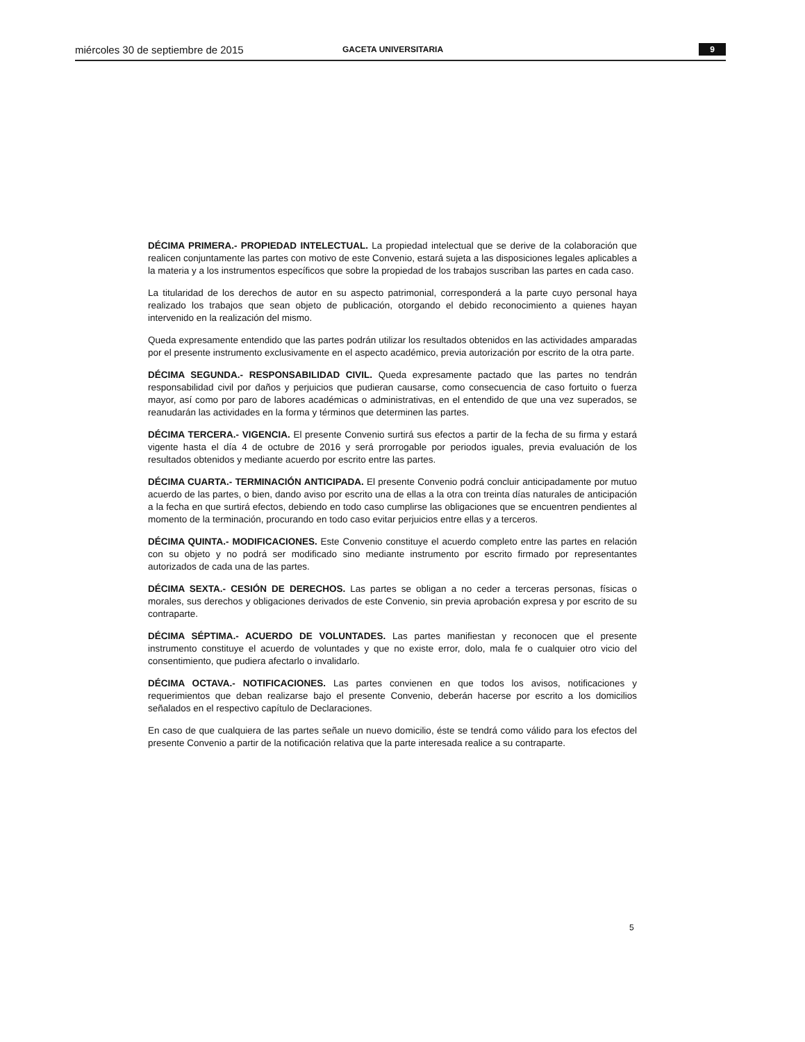miércoles 30 de septiembre de 2015 GACETA UNIVERSITARIA 9
DÉCIMA PRIMERA.- PROPIEDAD INTELECTUAL. La propiedad intelectual que se derive de la colaboración que realicen conjuntamente las partes con motivo de este Convenio, estará sujeta a las disposiciones legales aplicables a la materia y a los instrumentos específicos que sobre la propiedad de los trabajos suscriban las partes en cada caso.
La titularidad de los derechos de autor en su aspecto patrimonial, corresponderá a la parte cuyo personal haya realizado los trabajos que sean objeto de publicación, otorgando el debido reconocimiento a quienes hayan intervenido en la realización del mismo.
Queda expresamente entendido que las partes podrán utilizar los resultados obtenidos en las actividades amparadas por el presente instrumento exclusivamente en el aspecto académico, previa autorización por escrito de la otra parte.
DÉCIMA SEGUNDA.- RESPONSABILIDAD CIVIL. Queda expresamente pactado que las partes no tendrán responsabilidad civil por daños y perjuicios que pudieran causarse, como consecuencia de caso fortuito o fuerza mayor, así como por paro de labores académicas o administrativas, en el entendido de que una vez superados, se reanudarán las actividades en la forma y términos que determinen las partes.
DÉCIMA TERCERA.- VIGENCIA. El presente Convenio surtirá sus efectos a partir de la fecha de su firma y estará vigente hasta el día 4 de octubre de 2016 y será prorrogable por periodos iguales, previa evaluación de los resultados obtenidos y mediante acuerdo por escrito entre las partes.
DÉCIMA CUARTA.- TERMINACIÓN ANTICIPADA. El presente Convenio podrá concluir anticipadamente por mutuo acuerdo de las partes, o bien, dando aviso por escrito una de ellas a la otra con treinta días naturales de anticipación a la fecha en que surtirá efectos, debiendo en todo caso cumplirse las obligaciones que se encuentren pendientes al momento de la terminación, procurando en todo caso evitar perjuicios entre ellas y a terceros.
DÉCIMA QUINTA.- MODIFICACIONES. Este Convenio constituye el acuerdo completo entre las partes en relación con su objeto y no podrá ser modificado sino mediante instrumento por escrito firmado por representantes autorizados de cada una de las partes.
DÉCIMA SEXTA.- CESIÓN DE DERECHOS. Las partes se obligan a no ceder a terceras personas, físicas o morales, sus derechos y obligaciones derivados de este Convenio, sin previa aprobación expresa y por escrito de su contraparte.
DÉCIMA SÉPTIMA.- ACUERDO DE VOLUNTADES. Las partes manifiestan y reconocen que el presente instrumento constituye el acuerdo de voluntades y que no existe error, dolo, mala fe o cualquier otro vicio del consentimiento, que pudiera afectarlo o invalidarlo.
DÉCIMA OCTAVA.- NOTIFICACIONES. Las partes convienen en que todos los avisos, notificaciones y requerimientos que deban realizarse bajo el presente Convenio, deberán hacerse por escrito a los domicilios señalados en el respectivo capítulo de Declaraciones.
En caso de que cualquiera de las partes señale un nuevo domicilio, éste se tendrá como válido para los efectos del presente Convenio a partir de la notificación relativa que la parte interesada realice a su contraparte.
5